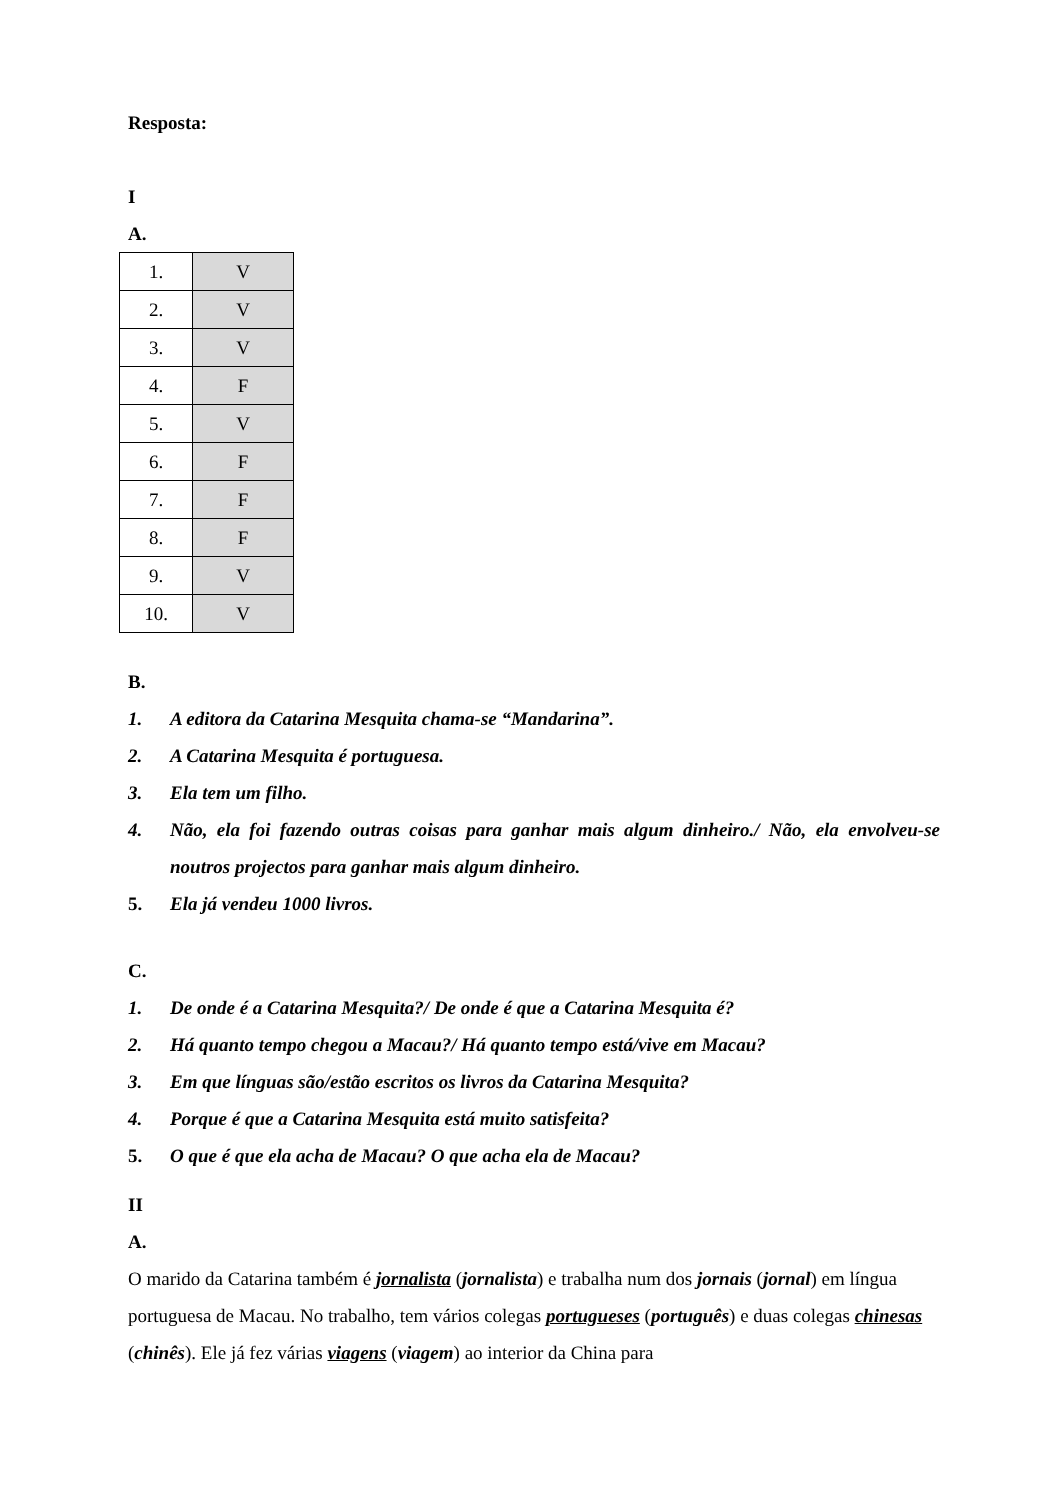Resposta:
I
A.
| 1. | V |
| 2. | V |
| 3. | V |
| 4. | F |
| 5. | V |
| 6. | F |
| 7. | F |
| 8. | F |
| 9. | V |
| 10. | V |
B.
1. A editora da Catarina Mesquita chama-se “Mandarina”.
2. A Catarina Mesquita é portuguesa.
3. Ela tem um filho.
4. Não, ela foi fazendo outras coisas para ganhar mais algum dinheiro./ Não, ela envolveu-se noutros projectos para ganhar mais algum dinheiro.
5. Ela já vendeu 1000 livros.
C.
1. De onde é a Catarina Mesquita?/ De onde é que a Catarina Mesquita é?
2. Há quanto tempo chegou a Macau?/ Há quanto tempo está/vive em Macau?
3. Em que línguas são/estão escritos os livros da Catarina Mesquita?
4. Porque é que a Catarina Mesquita está muito satisfeita?
5. O que é que ela acha de Macau? O que acha ela de Macau?
II
A.
O marido da Catarina também é jornalista (jornalista) e trabalha num dos jornais (jornal) em língua portuguesa de Macau. No trabalho, tem vários colegas portugueses (português) e duas colegas chinesas (chinês). Ele já fez várias viagens (viagem) ao interior da China para